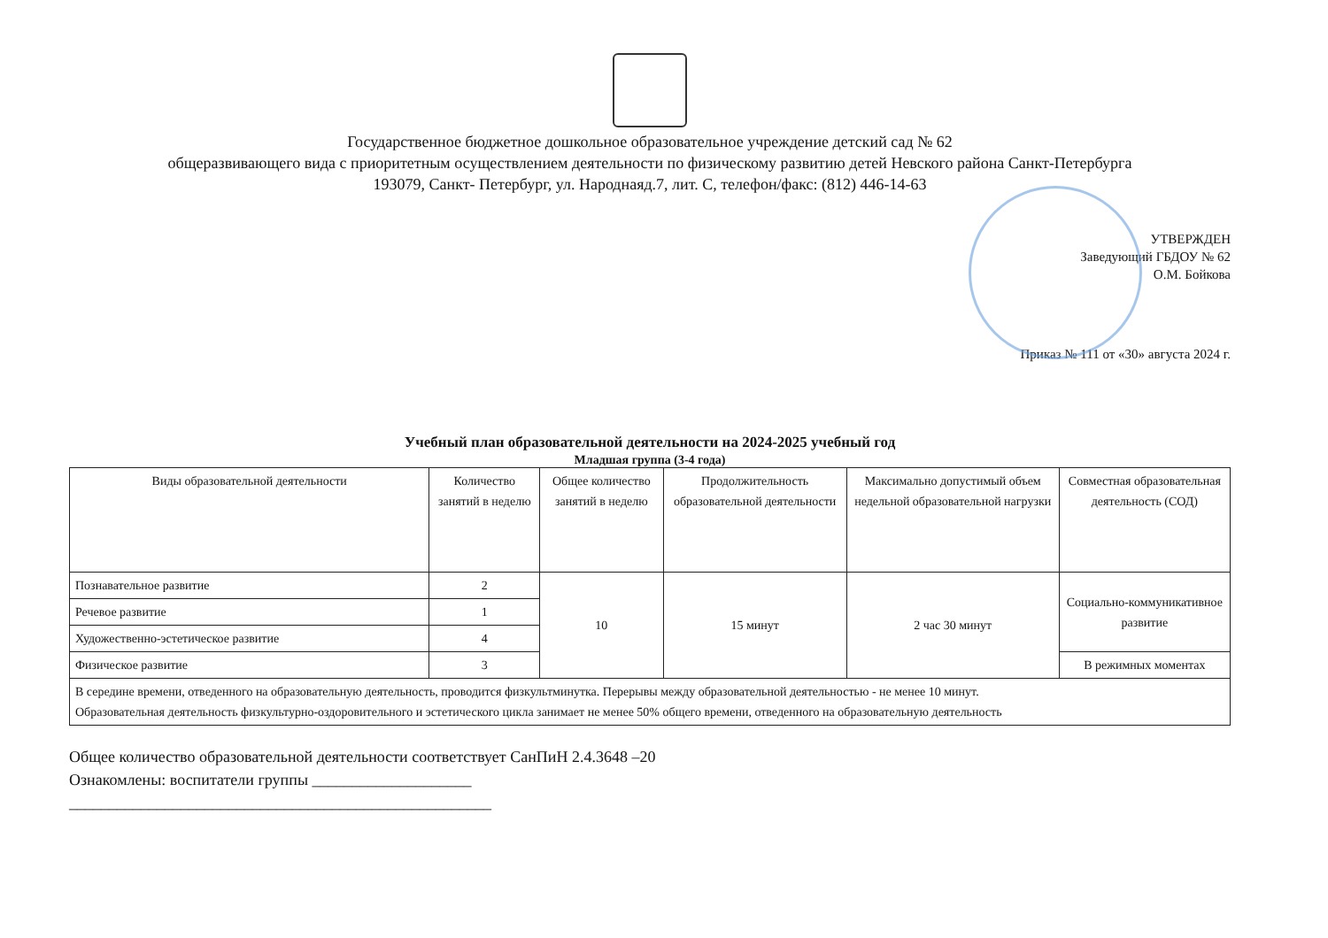Государственное бюджетное дошкольное образовательное учреждение детский сад № 62
общеразвивающего вида с приоритетным осуществлением деятельности по физическому развитию детей Невского района Санкт-Петербурга
193079, Санкт- Петербург, ул. Народнаяд.7, лит. С, телефон/факс: (812) 446-14-63
УТВЕРЖДЕН
Заведующий ГБДОУ № 62
О.М. Бойкова
Приказ № 111 от «30» августа 2024 г.
Учебный план образовательной деятельности на 2024-2025 учебный год
Младшая группа (3-4 года)
| Виды образовательной деятельности | Количество занятий в неделю | Общее количество занятий в неделю | Продолжительность образовательной деятельности | Максимально допустимый объем недельной образовательной нагрузки | Совместная образовательная деятельность (СОД) |
| --- | --- | --- | --- | --- | --- |
| Познавательное развитие | 2 | 10 | 15 минут | 2 час 30 минут | Социально-коммуникативное развитие |
| Речевое развитие | 1 | | | | |
| Художественно-эстетическое развитие | 4 | | | | |
| Физическое развитие | 3 | | | | В режимных моментах |
| В середине времени, отведенного на образовательную деятельность, проводится физкультминутка. Перерывы между образовательной деятельностью - не менее 10 минут. Образовательная деятельность физкультурно-оздоровительного и эстетического цикла занимает не менее 50% общего времени, отведенного на образовательную деятельность | | | | | |
Общее количество образовательной деятельности соответствует СанПиН 2.4.3648 –20
Ознакомлены: воспитатели группы ____________________
_____________________________________________________